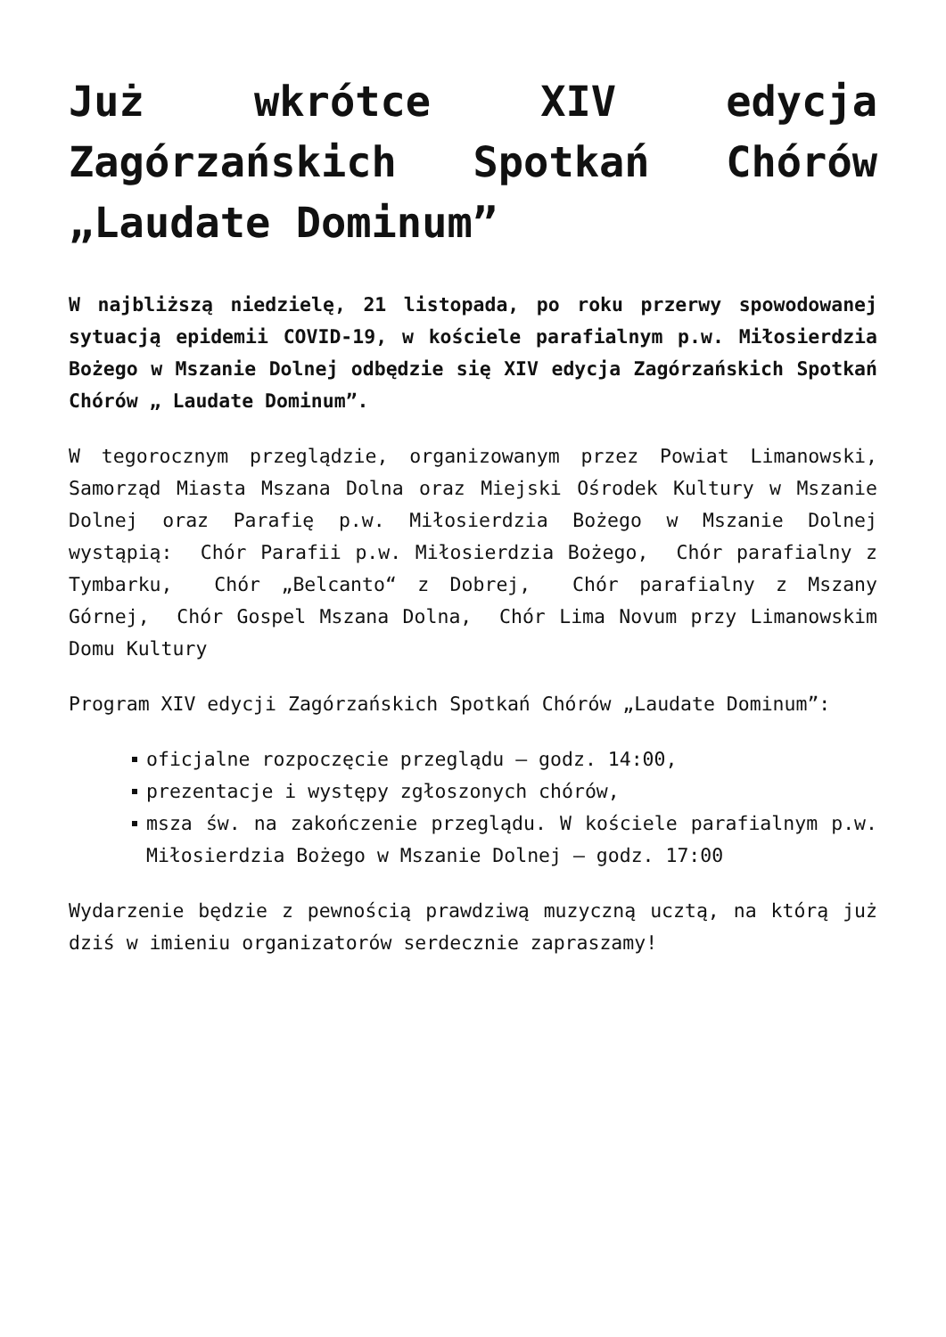Już wkrótce XIV edycja Zagórzańskich Spotkań Chórów „Laudate Dominum”
W najbliższą niedzielę, 21 listopada, po roku przerwy spowodowanej sytuacją epidemii COVID-19, w kościele parafialnym p.w. Miłosierdzia Bożego w Mszanie Dolnej odbędzie się XIV edycja Zagórzańskich Spotkań Chórów „ Laudate Dominum”.
W tegorocznym przeglądzie, organizowanym przez Powiat Limanowski, Samorząd Miasta Mszana Dolna oraz Miejski Ośrodek Kultury w Mszanie Dolnej oraz Parafię p.w. Miłosierdzia Bożego w Mszanie Dolnej wystąpią: Chór Parafii p.w. Miłosierdzia Bożego, Chór parafialny z Tymbarku, Chór „Belcanto“ z Dobrej, Chór parafialny z Mszany Górnej, Chór Gospel Mszana Dolna, Chór Lima Novum przy Limanowskim Domu Kultury
Program XIV edycji Zagórzańskich Spotkań Chórów „Laudate Dominum”:
oficjalne rozpoczęcie przeglądu – godz. 14:00,
prezentacje i występy zgłoszonych chórów,
msza św. na zakończenie przeglądu. W kościele parafialnym p.w. Miłosierdzia Bożego w Mszanie Dolnej – godz. 17:00
Wydarzenie będzie z pewnością prawdziwą muzyczną ucztą, na którą już dziś w imieniu organizatorów serdecznie zapraszamy!